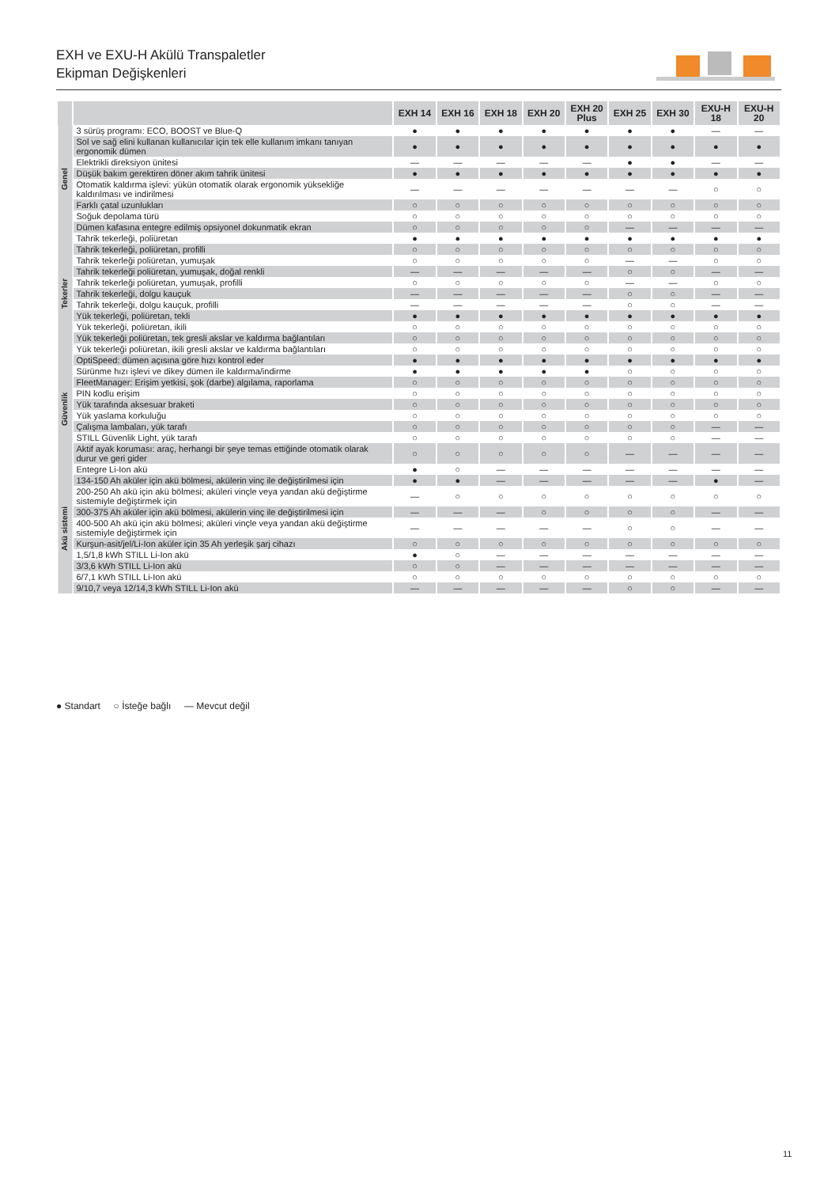EXH ve EXU-H Akülü Transpaletler
Ekipman Değişkenleri
| | | EXH 14 | EXH 16 | EXH 18 | EXH 20 | EXH 20 Plus | EXH 25 | EXH 30 | EXU-H 18 | EXU-H 20 |
| --- | --- | --- | --- | --- | --- | --- | --- | --- | --- | --- |
| Genel | 3 sürüş programı: ECO, BOOST ve Blue-Q | ● | ● | ● | ● | ● | ● | ● | — | — |
| | Sol ve sağ elini kullanan kullanıcılar için tek elle kullanım imkanı tanıyan ergonomik dümen | ● | ● | ● | ● | ● | ● | ● | ● | ● |
| | Elektrikli direksiyon ünitesi | — | — | — | — | — | ● | ● | — | — |
| | Düşük bakım gerektiren döner akım tahrik ünitesi | ● | ● | ● | ● | ● | ● | ● | ● | ● |
| | Otomatik kaldırma işlevi: yükün otomatik olarak ergonomik yüksekliğe kaldırılması ve indirilmesi | — | — | — | — | — | — | — | ○ | ○ |
| | Farklı çatal uzunlukları | ○ | ○ | ○ | ○ | ○ | ○ | ○ | ○ | ○ |
| | Soğuk depolama türü | ○ | ○ | ○ | ○ | ○ | ○ | ○ | ○ | ○ |
| | Dümen kafasına entegre edilmiş opsiyonel dokunmatik ekran | ○ | ○ | ○ | ○ | ○ | — | — | — | — |
| Tekerler | Tahrik tekerleği, poliüretan | ● | ● | ● | ● | ● | ● | ● | ● | ● |
| | Tahrik tekerleği, poliüretan, profilli | ○ | ○ | ○ | ○ | ○ | ○ | ○ | ○ | ○ |
| | Tahrik tekerleği poliüretan, yumuşak | ○ | ○ | ○ | ○ | ○ | — | — | ○ | ○ |
| | Tahrik tekerleği poliüretan, yumuşak, doğal renkli | — | — | — | — | — | ○ | ○ | — | — |
| | Tahrik tekerleği poliüretan, yumuşak, profilli | ○ | ○ | ○ | ○ | ○ | — | — | ○ | ○ |
| | Tahrik tekerleği, dolgu kauçuk | — | — | — | — | — | ○ | ○ | — | — |
| | Tahrik tekerleği, dolgu kauçuk, profilli | — | — | — | — | — | ○ | ○ | — | — |
| | Yük tekerleği, poliüretan, tekli | ● | ● | ● | ● | ● | ● | ● | ● | ● |
| | Yük tekerleği, poliüretan, ikili | ○ | ○ | ○ | ○ | ○ | ○ | ○ | ○ | ○ |
| | Yük tekerleği poliüretan, tek gresli akslar ve kaldırma bağlantıları | ○ | ○ | ○ | ○ | ○ | ○ | ○ | ○ | ○ |
| | Yük tekerleği poliüretan, ikili gresli akslar ve kaldırma bağlantıları | ○ | ○ | ○ | ○ | ○ | ○ | ○ | ○ | ○ |
| Güvenlik | OptiSpeed: dümen açısına göre hızı kontrol eder | ● | ● | ● | ● | ● | ● | ● | ● | ● |
| | Sürünme hızı işlevi ve dikey dümen ile kaldırma/indirme | ● | ● | ● | ● | ● | ○ | ○ | ○ | ○ |
| | FleetManager: Erişim yetkisi, şok (darbe) algılama, raporlama | ○ | ○ | ○ | ○ | ○ | ○ | ○ | ○ | ○ |
| | PIN kodlu erişim | ○ | ○ | ○ | ○ | ○ | ○ | ○ | ○ | ○ |
| | Yük tarafında aksesuar braketi | ○ | ○ | ○ | ○ | ○ | ○ | ○ | ○ | ○ |
| | Yük yaslama korkuluğu | ○ | ○ | ○ | ○ | ○ | ○ | ○ | ○ | ○ |
| | Çalışma lambaları, yük tarafı | ○ | ○ | ○ | ○ | ○ | ○ | ○ | — | — |
| | STILL Güvenlik Light, yük tarafı | ○ | ○ | ○ | ○ | ○ | ○ | ○ | — | — |
| | Aktif ayak koruması: araç, herhangi bir şeye temas ettiğinde otomatik olarak durur ve geri gider | ○ | ○ | ○ | ○ | ○ | — | — | — | — |
| Akü sistemi | Entegre Li-Ion akü | ● | ○ | — | — | — | — | — | — | — |
| | 134-150 Ah aküler için akü bölmesi, akülerin vinç ile değiştirilmesi için | ● | ● | — | — | — | — | — | ● | — |
| | 200-250 Ah akü için akü bölmesi; aküleri vinçle veya yandan akü değiştirme sistemiyle değiştirmek için | — | ○ | ○ | ○ | ○ | ○ | ○ | ○ | ○ |
| | 300-375 Ah aküler için akü bölmesi, akülerin vinç ile değiştirilmesi için | — | — | — | ○ | ○ | ○ | ○ | — | — |
| | 400-500 Ah akü için akü bölmesi; aküleri vinçle veya yandan akü değiştirme sistemiyle değiştirmek için | — | — | — | — | — | ○ | ○ | — | — |
| | Kurşun-asit/jel/Li-Ion aküler için 35 Ah yerleşik şarj cihazı | ○ | ○ | ○ | ○ | ○ | ○ | ○ | ○ | ○ |
| | 1,5/1,8 kWh STILL Li-Ion akü | ● | ○ | — | — | — | — | — | — | — |
| | 3/3,6 kWh STILL Li-Ion akü | ○ | ○ | — | — | — | — | — | — | — |
| | 6/7,1 kWh STILL Li-Ion akü | ○ | ○ | ○ | ○ | ○ | ○ | ○ | ○ | ○ |
| | 9/10,7 veya 12/14,3 kWh STILL Li-Ion akü | — | — | — | — | — | ○ | ○ | — | — |
● Standart ○ İsteğe bağlı — Mevcut değil
11